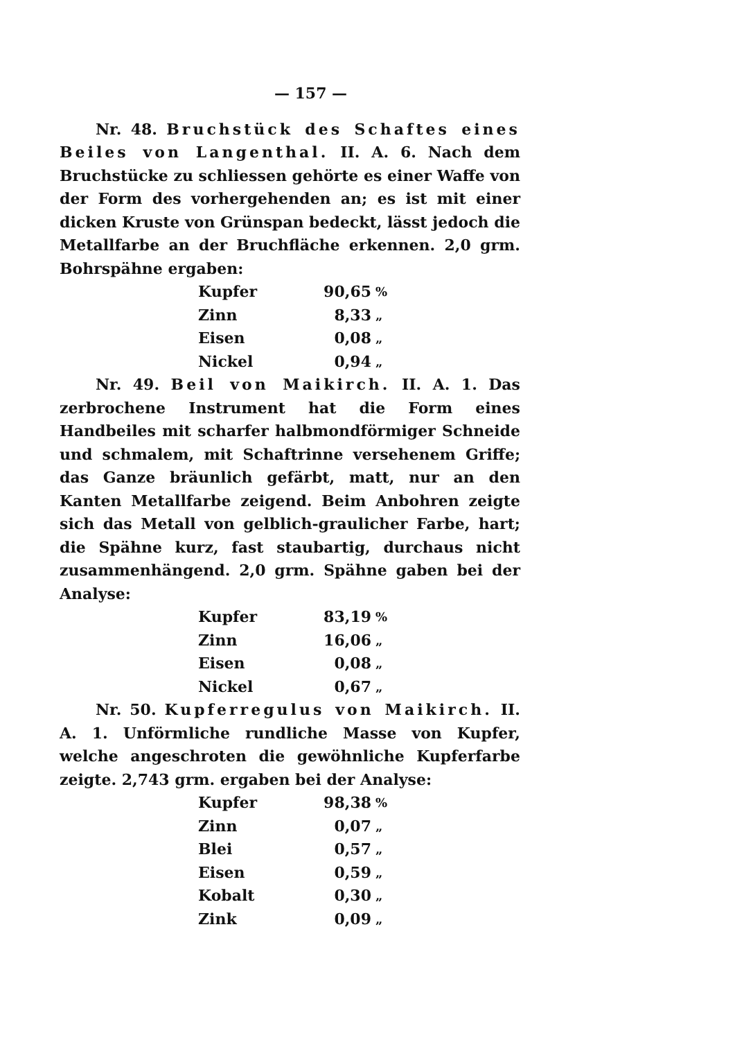— 157 —
Nr. 48. Bruchstück des Schaftes eines Beiles von Langenthal. II. A. 6. Nach dem Bruchstücke zu schliessen gehörte es einer Waffe von der Form des vorhergehenden an; es ist mit einer dicken Kruste von Grünspan bedeckt, lässt jedoch die Metallfarbe an der Bruchfläche erkennen. 2,0 grm. Bohrspähne ergaben:
| Kupfer | 90,65 | % |
| Zinn | 8,33 | „ |
| Eisen | 0,08 | „ |
| Nickel | 0,94 | „ |
Nr. 49. Beil von Maikirch. II. A. 1. Das zerbrochene Instrument hat die Form eines Handbeiles mit scharfer halbmondförmiger Schneide und schmalem, mit Schaftrinne versehenem Griffe; das Ganze bräunlich gefärbt, matt, nur an den Kanten Metallfarbe zeigend. Beim Anbohren zeigte sich das Metall von gelblich-graulicher Farbe, hart; die Spähne kurz, fast staubartig, durchaus nicht zusammenhängend. 2,0 grm. Spähne gaben bei der Analyse:
| Kupfer | 83,19 | % |
| Zinn | 16,06 | „ |
| Eisen | 0,08 | „ |
| Nickel | 0,67 | „ |
Nr. 50. Kupferregulus von Maikirch. II. A. 1. Unförmliche rundliche Masse von Kupfer, welche angeschroten die gewöhnliche Kupferfarbe zeigte. 2,743 grm. ergaben bei der Analyse:
| Kupfer | 98,38 | % |
| Zinn | 0,07 | „ |
| Blei | 0,57 | „ |
| Eisen | 0,59 | „ |
| Kobalt | 0,30 | „ |
| Zink | 0,09 | „ |